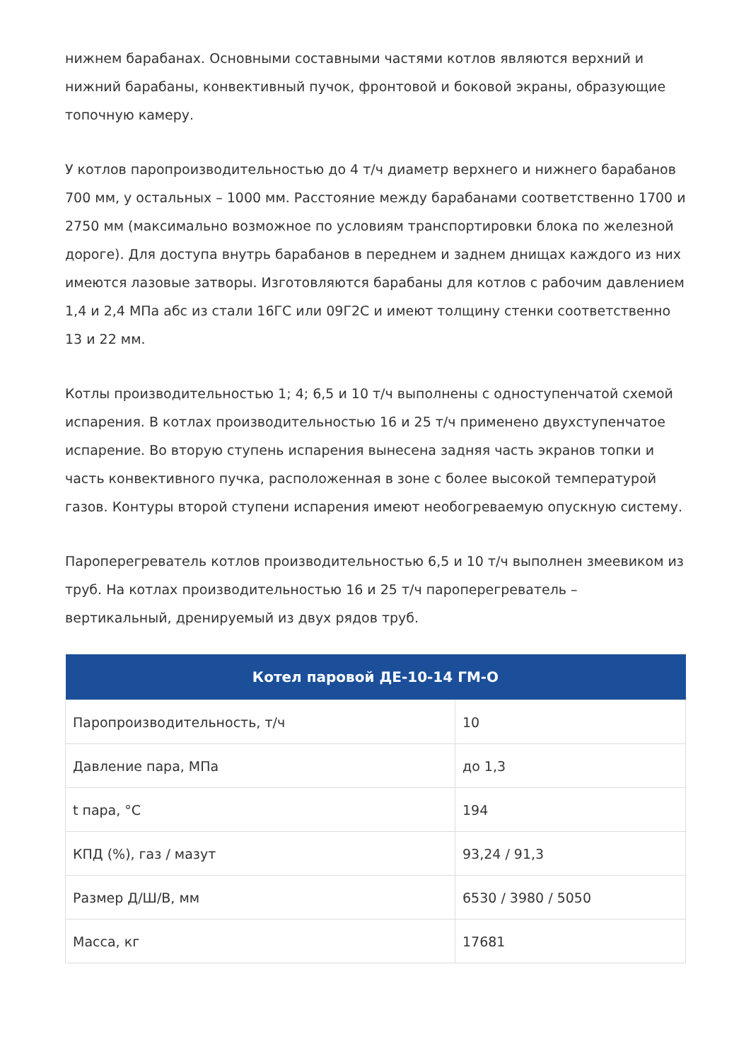нижнем барабанах. Основными составными частями котлов являются верхний и нижний барабаны, конвективный пучок, фронтовой и боковой экраны, образующие топочную камеру.
У котлов паропроизводительностью до 4 т/ч диаметр верхнего и нижнего барабанов 700 мм, у остальных – 1000 мм. Расстояние между барабанами соответственно 1700 и 2750 мм (максимально возможное по условиям транспортировки блока по железной дороге). Для доступа внутрь барабанов в переднем и заднем днищах каждого из них имеются лазовые затворы. Изготовляются барабаны для котлов с рабочим давлением 1,4 и 2,4 МПа абс из стали 16ГС или 09Г2С и имеют толщину стенки соответственно 13 и 22 мм.
Котлы производительностью 1; 4; 6,5 и 10 т/ч выполнены с одноступенчатой схемой испарения. В котлах производительностью 16 и 25 т/ч применено двухступенчатое испарение. Во вторую ступень испарения вынесена задняя часть экранов топки и часть конвективного пучка, расположенная в зоне с более высокой температурой газов. Контуры второй ступени испарения имеют необогреваемую опускную систему.
Пароперегреватель котлов производительностью 6,5 и 10 т/ч выполнен змеевиком из труб. На котлах производительностью 16 и 25 т/ч пароперегреватель – вертикальный, дренируемый из двух рядов труб.
| Котел паровой ДЕ-10-14 ГМ-О | |
| --- | --- |
| Паропроизводительность, т/ч | 10 |
| Давление пара, МПа | до 1,3 |
| t пара, °С | 194 |
| КПД (%), газ / мазут | 93,24 / 91,3 |
| Размер Д/Ш/В, мм | 6530 / 3980 / 5050 |
| Масса, кг | 17681 |